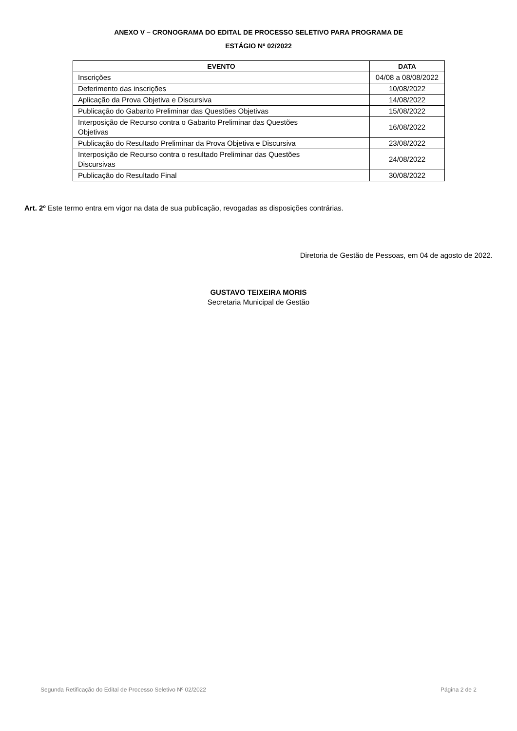ANEXO V – CRONOGRAMA DO EDITAL DE PROCESSO SELETIVO PARA PROGRAMA DE
ESTÁGIO Nº 02/2022
| EVENTO | DATA |
| --- | --- |
| Inscrições | 04/08 a 08/08/2022 |
| Deferimento das inscrições | 10/08/2022 |
| Aplicação da Prova Objetiva e Discursiva | 14/08/2022 |
| Publicação do Gabarito Preliminar das Questões Objetivas | 15/08/2022 |
| Interposição de Recurso contra o Gabarito Preliminar das Questões Objetivas | 16/08/2022 |
| Publicação do Resultado Preliminar da Prova Objetiva e Discursiva | 23/08/2022 |
| Interposição de Recurso contra o resultado Preliminar das Questões Discursivas | 24/08/2022 |
| Publicação do Resultado Final | 30/08/2022 |
Art. 2º Este termo entra em vigor na data de sua publicação, revogadas as disposições contrárias.
Diretoria de Gestão de Pessoas, em 04 de agosto de 2022.
GUSTAVO TEIXEIRA MORIS
Secretaria Municipal de Gestão
Segunda Retificação do Edital de Processo Seletivo Nº 02/2022 Página 2 de 2